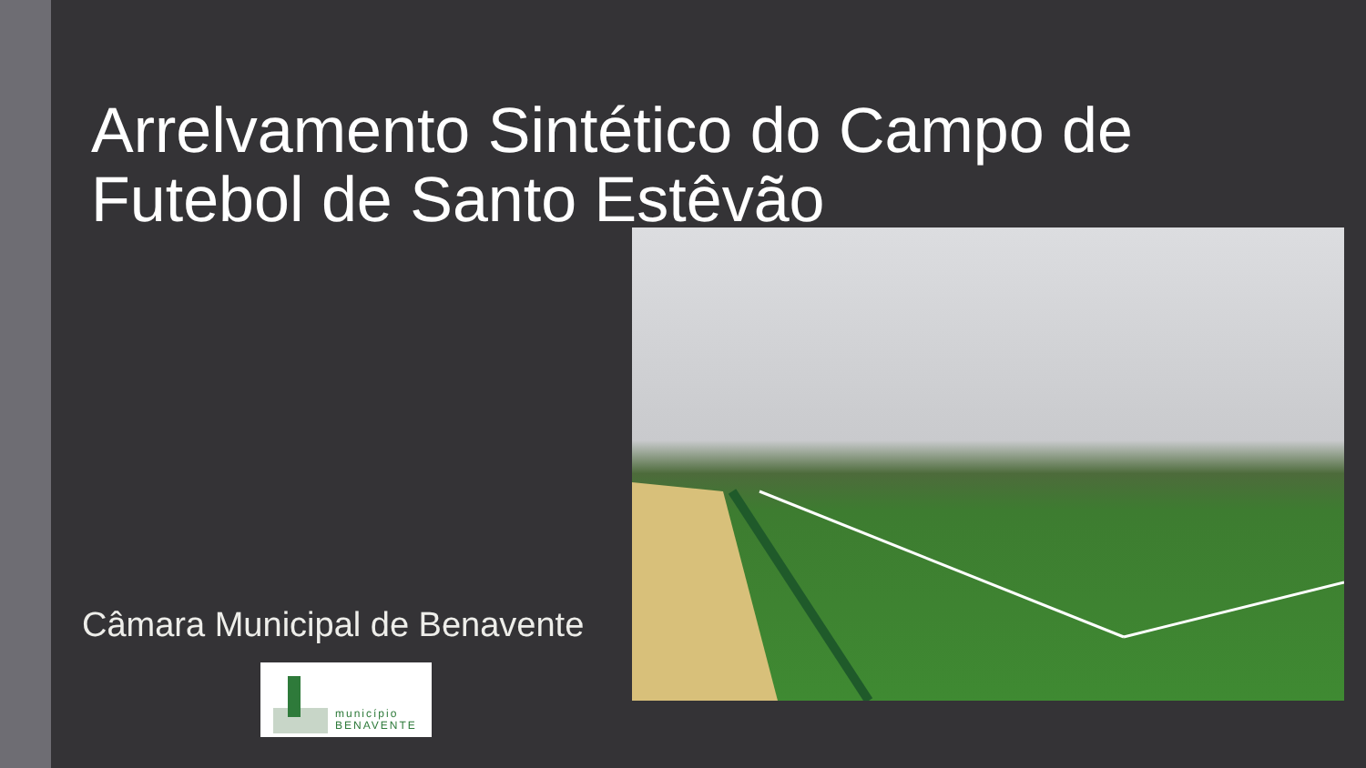Arrelvamento Sintético do Campo de Futebol de Santo Estêvão
Câmara Municipal de Benavente
município
BENAVENTE